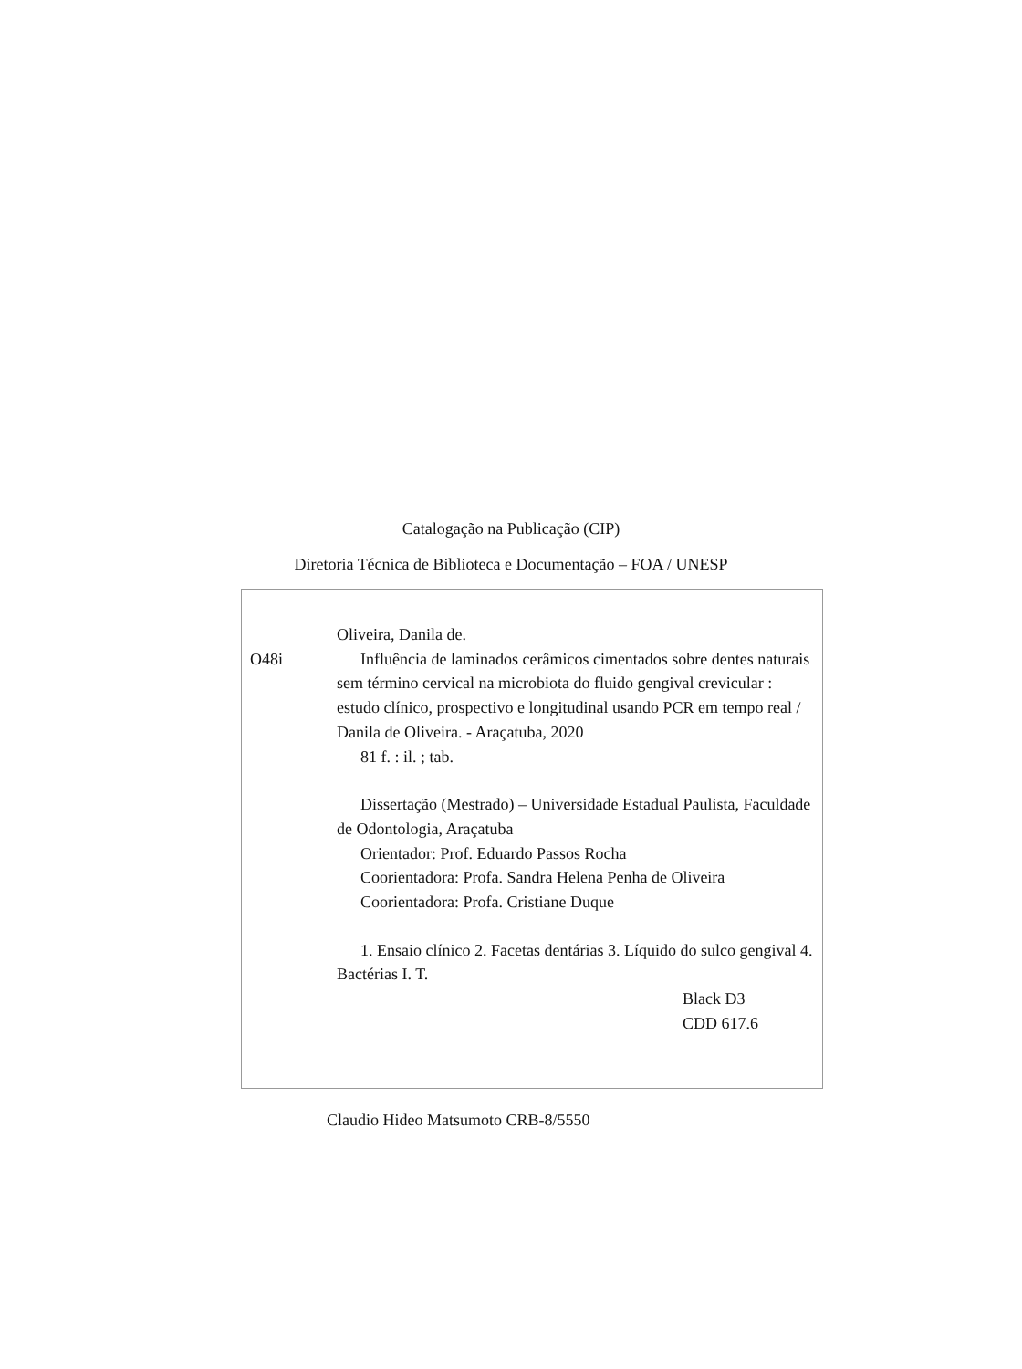Catalogação na Publicação (CIP)
Diretoria Técnica de Biblioteca e Documentação – FOA / UNESP
Oliveira, Danila de.
O48i Influência de laminados cerâmicos cimentados sobre dentes naturais sem término cervical na microbiota do fluido gengival crevicular : estudo clínico, prospectivo e longitudinal usando PCR em tempo real / Danila de Oliveira. - Araçatuba, 2020
81 f. : il. ; tab.
Dissertação (Mestrado) – Universidade Estadual Paulista, Faculdade de Odontologia, Araçatuba
Orientador: Prof. Eduardo Passos Rocha
Coorientadora: Profa. Sandra Helena Penha de Oliveira
Coorientadora: Profa. Cristiane Duque
1. Ensaio clínico 2. Facetas dentárias 3. Líquido do sulco gengival 4. Bactérias I. T.
Black D3
CDD 617.6
Claudio Hideo Matsumoto CRB-8/5550